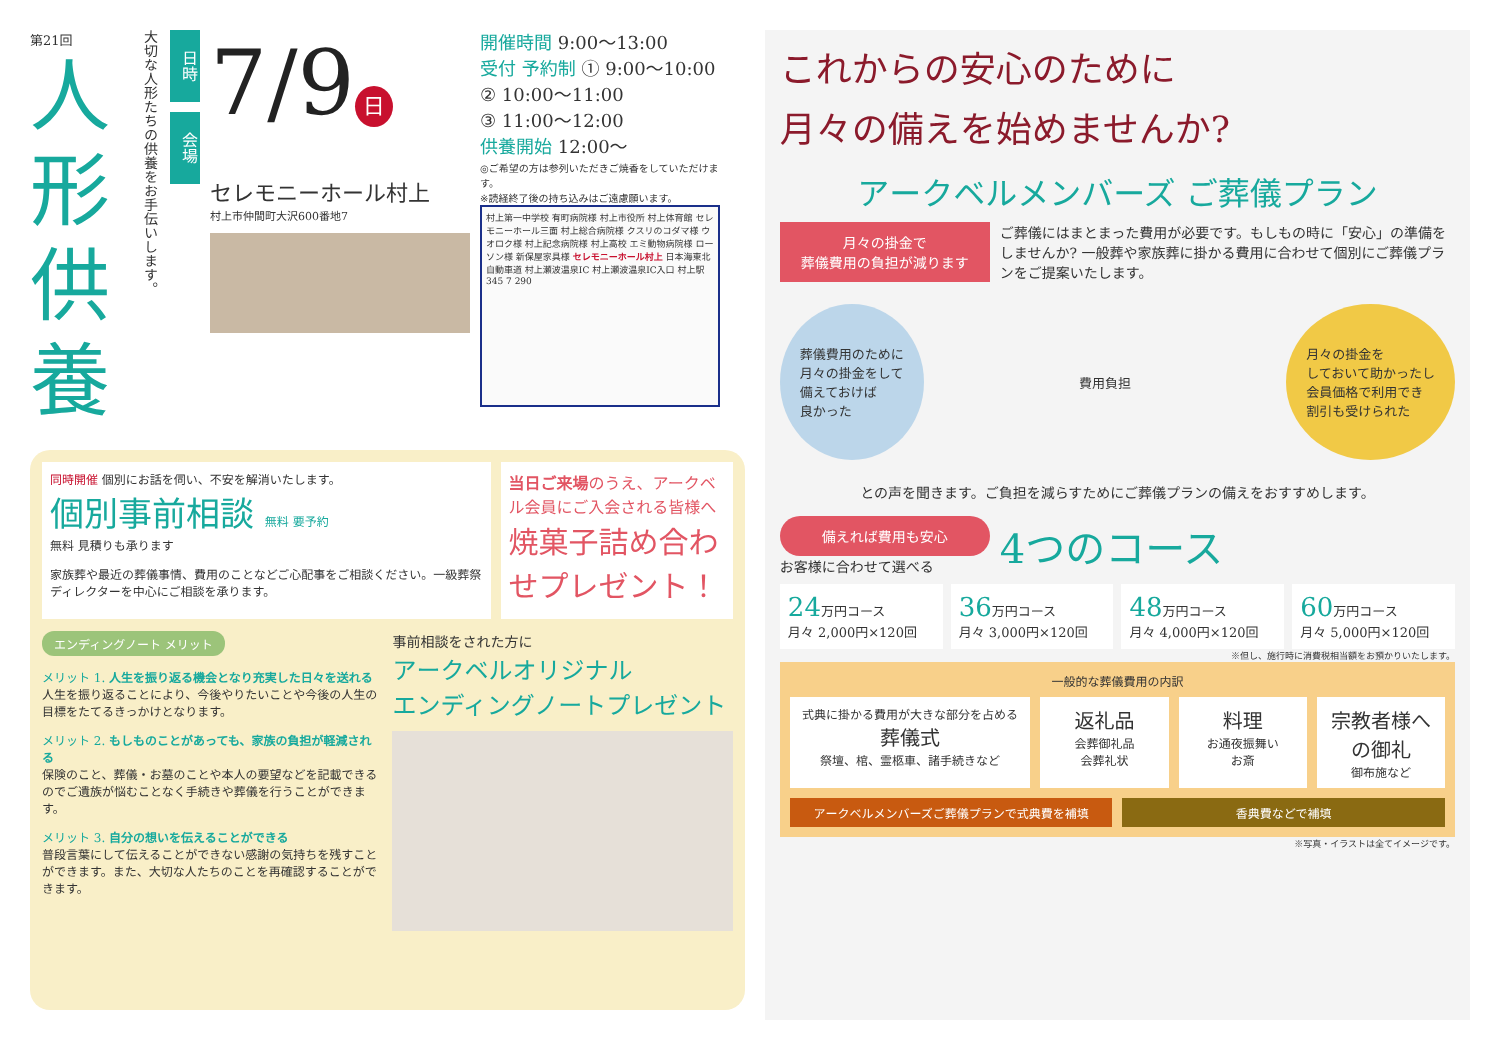第21回
人形供養
大切な人形たちの供養をお手伝いします。
日時
会場
7/9 日
セレモニーホール村上
村上市仲間町大沢600番地7
開催時間 9:00〜13:00
受付 予約制 ① 9:00〜10:00
② 10:00〜11:00
③ 11:00〜12:00
供養開始 12:00〜
◎ご希望の方は参列いただきご焼香をしていただけます。
※読経終了後の持ち込みはご遠慮願います。
村上第一中学校 有町病院様 村上市役所 村上体育館 セレモニーホール三面 村上総合病院様 クスリのコダマ様 ウオロク様 村上記念病院様 村上高校 エミ動物病院様 ローソン様 新保屋家具様 セレモニーホール村上 日本海東北自動車道 村上瀬波温泉IC 村上瀬波温泉IC入口 村上駅 345 7 290
同時開催 個別にお話を伺い、不安を解消いたします。
個別事前相談 無料 要予約
無料 見積りも承ります
家族葬や最近の葬儀事情、費用のことなどご心配事をご相談ください。一級葬祭ディレクターを中心にご相談を承ります。
当日ご来場のうえ、アークベル会員にご入会される皆様へ
焼菓子詰め合わせプレゼント！
エンディングノート メリット
メリット 1. 人生を振り返る機会となり充実した日々を送れる
人生を振り返ることにより、今後やりたいことや今後の人生の目標をたてるきっかけとなります。
メリット 2. もしものことがあっても、家族の負担が軽減される
保険のこと、葬儀・お墓のことや本人の要望などを記載できるのでご遺族が悩むことなく手続きや葬儀を行うことができます。
メリット 3. 自分の想いを伝えることができる
普段言葉にして伝えることができない感謝の気持ちを残すことができます。また、大切な人たちのことを再確認することができます。
事前相談をされた方に
アークベルオリジナル
エンディングノートプレゼント
これからの安心のために
月々の備えを始めませんか?
アークベルメンバーズ ご葬儀プラン
月々の掛金で
葬儀費用の負担が減ります
ご葬儀にはまとまった費用が必要です。もしもの時に「安心」の準備をしませんか? 一般葬や家族葬に掛かる費用に合わせて個別にご葬儀プランをご提案いたします。
葬儀費用のために
月々の掛金をして
備えておけば
良かった
費用負担
月々の掛金を
しておいて助かったし
会員価格で利用でき
割引も受けられた
との声を聞きます。ご負担を減らすためにご葬儀プランの備えをおすすめします。
備えれば費用も安心
お客様に合わせて選べる
4つのコース
24万円コース
月々 2,000円×120回
36万円コース
月々 3,000円×120回
48万円コース
月々 4,000円×120回
60万円コース
月々 5,000円×120回
※但し、施行時に消費税相当額をお預かりいたします。
一般的な葬儀費用の内訳
式典に掛かる費用が大きな部分を占める
葬儀式
祭壇、棺、霊柩車、諸手続きなど
返礼品
会葬御礼品
会葬礼状
料理
お通夜振舞い
お斎
宗教者様への御礼
御布施など
アークベルメンバーズご葬儀プランで式典費を補填
香典費などで補填
※写真・イラストは全てイメージです。